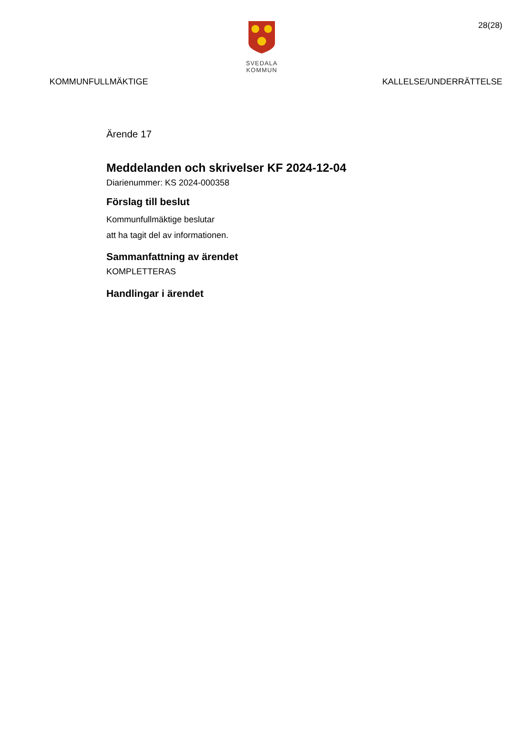28(28)
SVEDALA KOMMUN
KOMMUNFULLMÄKTIGE KALLELSE/UNDERRÄTTELSE
Ärende 17
Meddelanden och skrivelser KF 2024-12-04
Diarienummer: KS 2024-000358
Förslag till beslut
Kommunfullmäktige beslutar
att ha tagit del av informationen.
Sammanfattning av ärendet
KOMPLETTERAS
Handlingar i ärendet